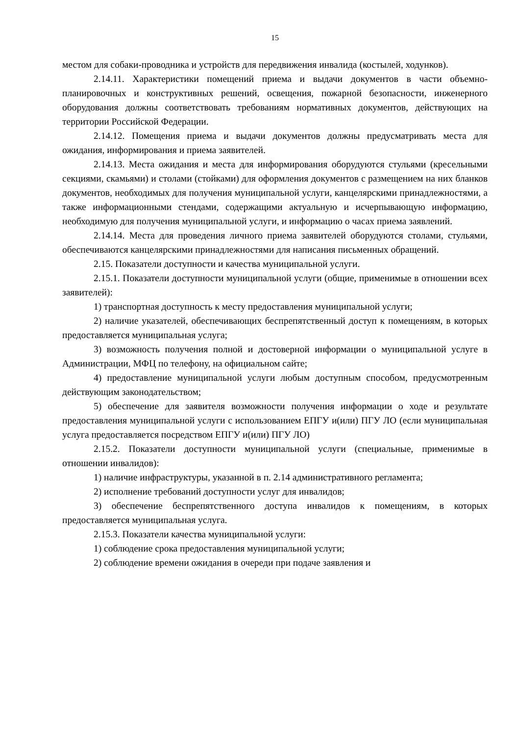15
местом для собаки-проводника и устройств для передвижения инвалида (костылей, ходунков).
2.14.11. Характеристики помещений приема и выдачи документов в части объемно-планировочных и конструктивных решений, освещения, пожарной безопасности, инженерного оборудования должны соответствовать требованиям нормативных документов, действующих на территории Российской Федерации.
2.14.12. Помещения приема и выдачи документов должны предусматривать места для ожидания, информирования и приема заявителей.
2.14.13. Места ожидания и места для информирования оборудуются стульями (кресельными секциями, скамьями) и столами (стойками) для оформления документов с размещением на них бланков документов, необходимых для получения муниципальной услуги, канцелярскими принадлежностями, а также информационными стендами, содержащими актуальную и исчерпывающую информацию, необходимую для получения муниципальной услуги, и информацию о часах приема заявлений.
2.14.14. Места для проведения личного приема заявителей оборудуются столами, стульями, обеспечиваются канцелярскими принадлежностями для написания письменных обращений.
2.15. Показатели доступности и качества муниципальной услуги.
2.15.1. Показатели доступности муниципальной услуги (общие, применимые в отношении всех заявителей):
1) транспортная доступность к месту предоставления муниципальной услуги;
2) наличие указателей, обеспечивающих беспрепятственный доступ к помещениям, в которых предоставляется муниципальная услуга;
3) возможность получения полной и достоверной информации о муниципальной услуге в Администрации, МФЦ по телефону, на официальном сайте;
4) предоставление муниципальной услуги любым доступным способом, предусмотренным действующим законодательством;
5) обеспечение для заявителя возможности получения информации о ходе и результате предоставления муниципальной услуги с использованием ЕПГУ и(или) ПГУ ЛО (если муниципальная услуга предоставляется посредством ЕПГУ и(или) ПГУ ЛО)
2.15.2. Показатели доступности муниципальной услуги (специальные, применимые в отношении инвалидов):
1) наличие инфраструктуры, указанной в п. 2.14 административного регламента;
2) исполнение требований доступности услуг для инвалидов;
3) обеспечение беспрепятственного доступа инвалидов к помещениям, в которых предоставляется муниципальная услуга.
2.15.3. Показатели качества муниципальной услуги:
1) соблюдение срока предоставления муниципальной услуги;
2) соблюдение времени ожидания в очереди при подаче заявления и